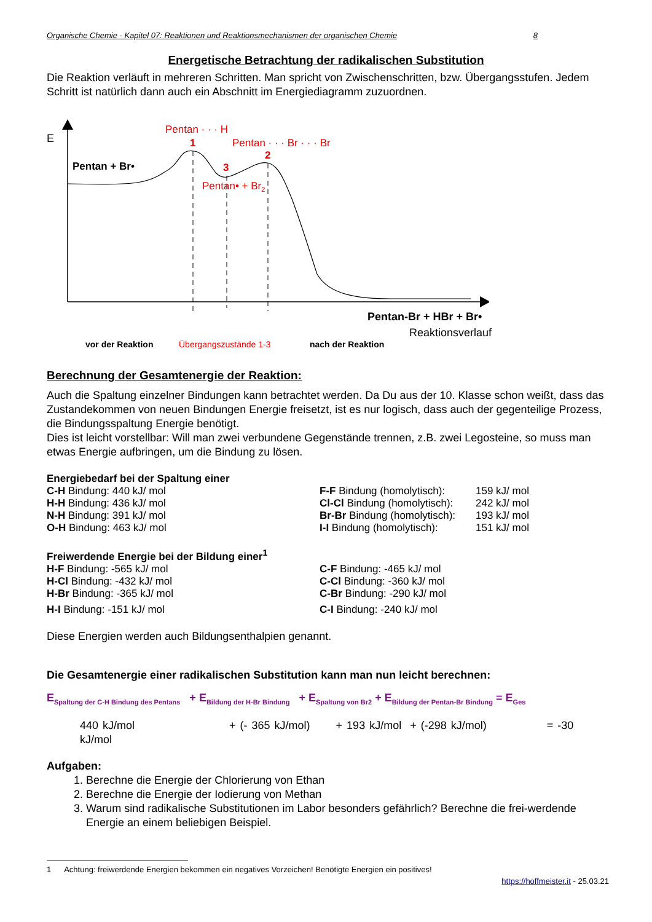Organische Chemie - Kapitel 07: Reaktionen und Reaktionsmechanismen der organischen Chemie 8
Energetische Betrachtung der radikalischen Substitution
Die Reaktion verläuft in mehreren Schritten. Man spricht von Zwischenschritten, bzw. Übergangsstufen. Jedem Schritt ist natürlich dann auch ein Abschnitt im Energiediagramm zuzuordnen.
E
Pentan + Br•
Pentan · · · H
1
Pentan · · · Br · · · Br
2
3
Pentan• + Br2
Pentan-Br + HBr + Br•
Reaktionsverlauf
vor der Reaktion Übergangszustände 1-3 nach der Reaktion
Berechnung der Gesamtenergie der Reaktion:
Auch die Spaltung einzelner Bindungen kann betrachtet werden. Da Du aus der 10. Klasse schon weißt, dass das Zustandekommen von neuen Bindungen Energie freisetzt, ist es nur logisch, dass auch der gegenteilige Prozess, die Bindungsspaltung Energie benötigt.
Dies ist leicht vorstellbar: Will man zwei verbundene Gegenstände trennen, z.B. zwei Legosteine, so muss man etwas Energie aufbringen, um die Bindung zu lösen.
| Energiebedarf bei der Spaltung einer | | |
| C-H Bindung: 440 kJ/ mol | F-F Bindung (homolytisch): | 159 kJ/ mol |
| H-H Bindung: 436 kJ/ mol | Cl-Cl Bindung (homolytisch): | 242 kJ/ mol |
| N-H Bindung: 391 kJ/ mol | Br-Br Bindung (homolytisch): | 193 kJ/ mol |
| O-H Bindung: 463 kJ/ mol | I-I Bindung (homolytisch): | 151 kJ/ mol |
| Freiwerdende Energie bei der Bildung einer<sup>1</sup> | |
| H-F Bindung: -565 kJ/ mol | C-F Bindung: -465 kJ/ mol |
| H-Cl Bindung: -432 kJ/ mol | C-Cl Bindung: -360 kJ/ mol |
| H-Br Bindung: -365 kJ/ mol | C-Br Bindung: -290 kJ/ mol |
| H-I Bindung: -151 kJ/ mol | C-I Bindung: -240 kJ/ mol |
Diese Energien werden auch Bildungsenthalpien genannt.
Die Gesamtenergie einer radikalischen Substitution kann man nun leicht berechnen:
E<sub>Spaltung der C-H Bindung des Pentans</sub> + E<sub>Bildung der H-Br Bindung</sub> + E<sub>Spaltung von Br2</sub> + E<sub>Bildung der Pentan-Br Bindung</sub> = E<sub>Ges</sub>
440 kJ/mol + (- 365 kJ/mol) + 193 kJ/mol + (-298 kJ/mol) = -30 kJ/mol
Aufgaben:
1. Berechne die Energie der Chlorierung von Ethan
2. Berechne die Energie der Iodierung von Methan
3. Warum sind radikalische Substitutionen im Labor besonders gefährlich? Berechne die frei-werdende Energie an einem beliebigen Beispiel.
1 Achtung: freiwerdende Energien bekommen ein negatives Vorzeichen! Benötigte Energien ein positives!
https://hoffmeister.it - 25.03.21